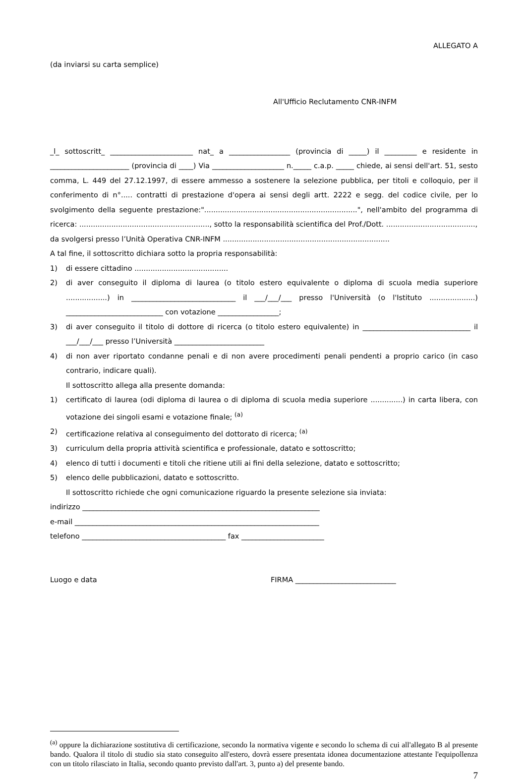ALLEGATO A
(da inviarsi su carta semplice)
All'Ufficio Reclutamento CNR-INFM
_l_ sottoscritt_ _______________________ nat_ a _________________ (provincia di _____) il _________ e residente in ______________________ (provincia di ____) Via ____________________ n._____ c.a.p. _____ chiede, ai sensi dell'art. 51, sesto comma, L. 449 del 27.12.1997, di essere ammesso a sostenere la selezione pubblica, per titoli e colloquio, per il conferimento di n°..... contratti di prestazione d'opera ai sensi degli artt. 2222 e segg. del codice civile, per lo svolgimento della seguente prestazione:"...................................................................", nell'ambito del programma di ricerca: ........................................................., sotto la responsabilità scientifica del Prof./Dott. .......................................,
da svolgersi presso l’Unità Operativa CNR-INFM .........................................................................
A tal fine, il sottoscritto dichiara sotto la propria responsabilità:
1) di essere cittadino .........................................
2) di aver conseguito il diploma di laurea (o titolo estero equivalente o diploma di scuola media superiore ..................) in _____________________________ il ___/___/___ presso l'Università (o l'Istituto ....................) ___________________________ con votazione _________________;
3) di aver conseguito il titolo di dottore di ricerca (o titolo estero equivalente) in ______________________________ il ___/___/___ presso l’Università _________________________
4) di non aver riportato condanne penali e di non avere procedimenti penali pendenti a proprio carico (in caso contrario, indicare quali).
Il sottoscritto allega alla presente domanda:
1) certificato di laurea (odi diploma di laurea o di diploma di scuola media superiore ..............) in carta libera, con votazione dei singoli esami e votazione finale; <sup>(a)</sup>
2) certificazione relativa al conseguimento del dottorato di ricerca; <sup>(a)</sup>
3) curriculum della propria attività scientifica e professionale, datato e sottoscritto;
4) elenco di tutti i documenti e titoli che ritiene utili ai fini della selezione, datato e sottoscritto;
5) elenco delle pubblicazioni, datato e sottoscritto.
Il sottoscritto richiede che ogni comunicazione riguardo la presente selezione sia inviata:
indirizzo __________________________________________________________________
e-mail ____________________________________________________________________
telefono ________________________________________ fax _______________________
Luogo e data FIRMA ____________________________
<sup>(a)</sup> oppure la dichiarazione sostitutiva di certificazione, secondo la normativa vigente e secondo lo schema di cui all'allegato B al presente bando. Qualora il titolo di studio sia stato conseguito all'estero, dovrà essere presentata idonea documentazione attestante l'equipollenza con un titolo rilasciato in Italia, secondo quanto previsto dall'art. 3, punto a) del presente bando.
7